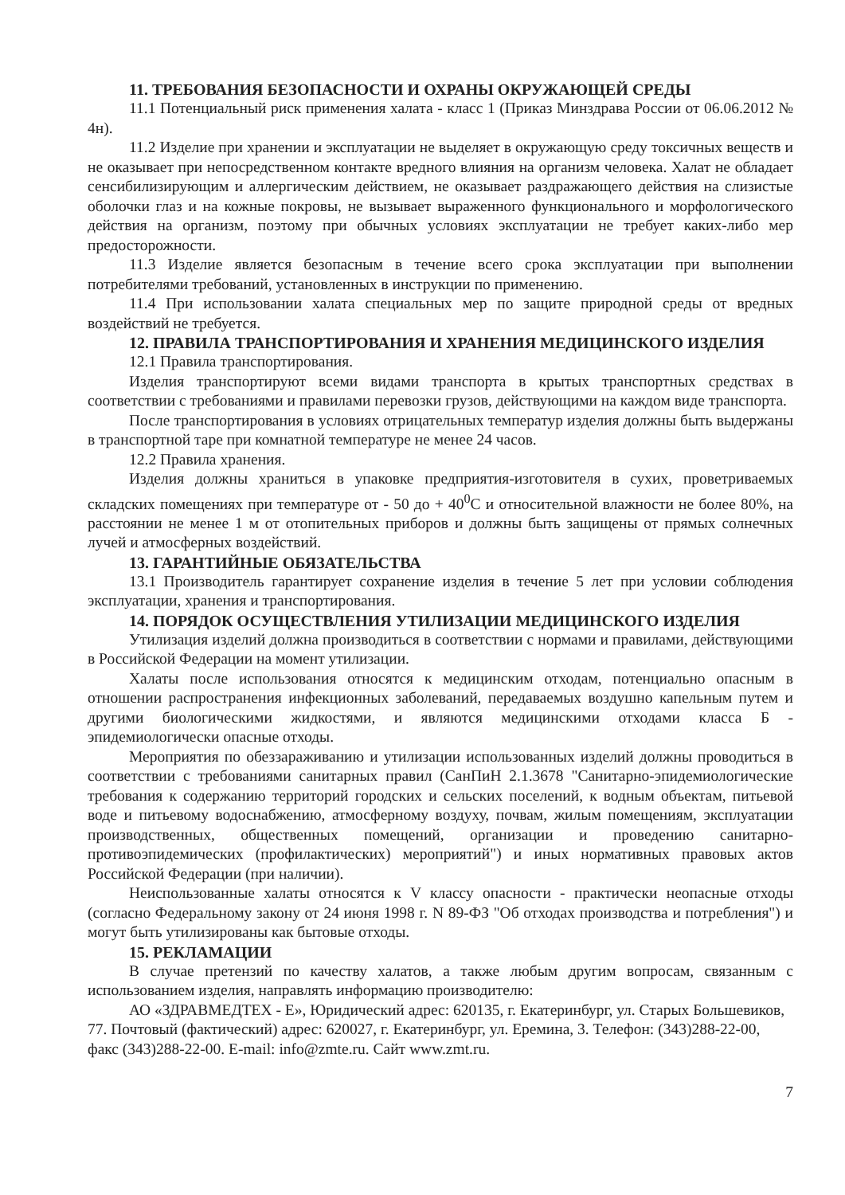11. ТРЕБОВАНИЯ БЕЗОПАСНОСТИ И ОХРАНЫ ОКРУЖАЮЩЕЙ СРЕДЫ
11.1 Потенциальный риск применения халата - класс 1 (Приказ Минздрава России от 06.06.2012 № 4н).
11.2 Изделие при хранении и эксплуатации не выделяет в окружающую среду токсичных веществ и не оказывает при непосредственном контакте вредного влияния на организм человека. Халат не обладает сенсибилизирующим и аллергическим действием, не оказывает раздражающего действия на слизистые оболочки глаз и на кожные покровы, не вызывает выраженного функционального и морфологического действия на организм, поэтому при обычных условиях эксплуатации не требует каких-либо мер предосторожности.
11.3 Изделие является безопасным в течение всего срока эксплуатации при выполнении потребителями требований, установленных в инструкции по применению.
11.4 При использовании халата специальных мер по защите природной среды от вредных воздействий не требуется.
12. ПРАВИЛА ТРАНСПОРТИРОВАНИЯ И ХРАНЕНИЯ МЕДИЦИНСКОГО ИЗДЕЛИЯ
12.1 Правила транспортирования.
Изделия транспортируют всеми видами транспорта в крытых транспортных средствах в соответствии с требованиями и правилами перевозки грузов, действующими на каждом виде транспорта.
После транспортирования в условиях отрицательных температур изделия должны быть выдержаны в транспортной таре при комнатной температуре не менее 24 часов.
12.2 Правила хранения.
Изделия должны храниться в упаковке предприятия-изготовителя в сухих, проветриваемых складских помещениях при температуре от - 50 до + 40<sup>0</sup>С и относительной влажности не более 80%, на расстоянии не менее 1 м от отопительных приборов и должны быть защищены от прямых солнечных лучей и атмосферных воздействий.
13. ГАРАНТИЙНЫЕ ОБЯЗАТЕЛЬСТВА
13.1 Производитель гарантирует сохранение изделия в течение 5 лет при условии соблюдения эксплуатации, хранения и транспортирования.
14. ПОРЯДОК ОСУЩЕСТВЛЕНИЯ УТИЛИЗАЦИИ МЕДИЦИНСКОГО ИЗДЕЛИЯ
Утилизация изделий должна производиться в соответствии с нормами и правилами, действующими в Российской Федерации на момент утилизации.
Халаты после использования относятся к медицинским отходам, потенциально опасным в отношении распространения инфекционных заболеваний, передаваемых воздушно капельным путем и другими биологическими жидкостями, и являются медицинскими отходами класса Б - эпидемиологически опасные отходы.
Мероприятия по обеззараживанию и утилизации использованных изделий должны проводиться в соответствии с требованиями санитарных правил (СанПиН 2.1.3678 "Санитарно-эпидемиологические требования к содержанию территорий городских и сельских поселений, к водным объектам, питьевой воде и питьевому водоснабжению, атмосферному воздуху, почвам, жилым помещениям, эксплуатации производственных, общественных помещений, организации и проведению санитарно-противоэпидемических (профилактических) мероприятий") и иных нормативных правовых актов Российской Федерации (при наличии).
Неиспользованные халаты относятся к V классу опасности - практически неопасные отходы (согласно Федеральному закону от 24 июня 1998 г. N 89-ФЗ "Об отходах производства и потребления") и могут быть утилизированы как бытовые отходы.
15. РЕКЛАМАЦИИ
В случае претензий по качеству халатов, а также любым другим вопросам, связанным с использованием изделия, направлять информацию производителю:
АО «ЗДРАВМЕДТЕХ - Е», Юридический адрес: 620135, г. Екатеринбург, ул. Старых Большевиков, 77. Почтовый (фактический) адрес: 620027, г. Екатеринбург, ул. Еремина, 3. Телефон: (343)288-22-00, факс (343)288-22-00. E-mail: info@zmte.ru. Сайт www.zmt.ru.
7